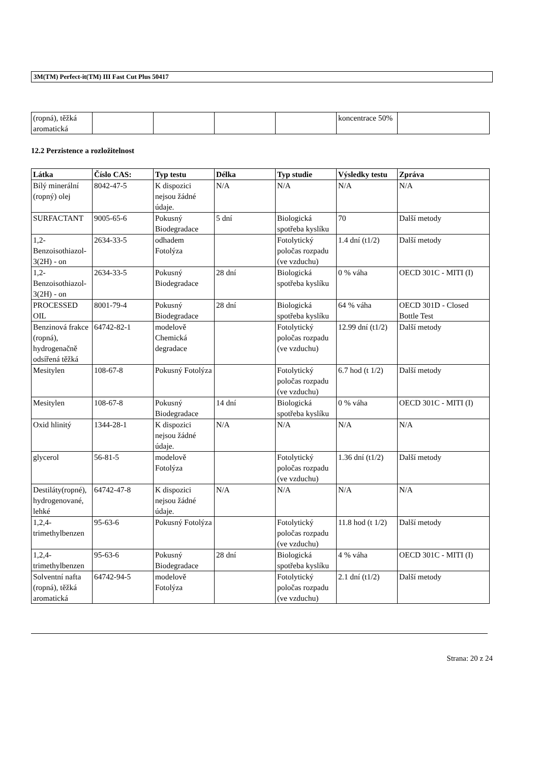3M(TM) Perfect-it(TM) III Fast Cut Plus 50417
| (ropná), těžká aromatická | | | | | koncentrace 50% | |
12.2 Perzistence a rozložitelnost
| Látka | Číslo CAS: | Typ testu | Délka | Typ studie | Výsledky testu | Zpráva |
| --- | --- | --- | --- | --- | --- | --- |
| Bílý minerální (ropný) olej | 8042-47-5 | K dispozici nejsou žádné údaje. | N/A | N/A | N/A | N/A |
| SURFACTANT | 9005-65-6 | Pokusný Biodegradace | 5 dní | Biologická spotřeba kyslíku | 70 | Další metody |
| 1,2-Benzoisothiazol- 3(2H) - on | 2634-33-5 | odhadem Fotolýza | | Fotolytický poločas rozpadu (ve vzduchu) | 1.4 dní (t1/2) | Další metody |
| 1,2-Benzoisothiazol- 3(2H) - on | 2634-33-5 | Pokusný Biodegradace | 28 dní | Biologická spotřeba kyslíku | 0 % váha | OECD 301C - MITI (I) |
| PROCESSED OIL | 8001-79-4 | Pokusný Biodegradace | 28 dní | Biologická spotřeba kyslíku | 64 % váha | OECD 301D - Closed Bottle Test |
| Benzinová frakce (ropná), hydrogenačně odsířená těžká | 64742-82-1 | modelově Chemická degradace | | Fotolytický poločas rozpadu (ve vzduchu) | 12.99 dní (t1/2) | Další metody |
| Mesitylen | 108-67-8 | Pokusný Fotolýza | | Fotolytický poločas rozpadu (ve vzduchu) | 6.7 hod (t 1/2) | Další metody |
| Mesitylen | 108-67-8 | Pokusný Biodegradace | 14 dní | Biologická spotřeba kyslíku | 0 % váha | OECD 301C - MITI (I) |
| Oxid hlinitý | 1344-28-1 | K dispozici nejsou žádné údaje. | N/A | N/A | N/A | N/A |
| glycerol | 56-81-5 | modelově Fotolýza | | Fotolytický poločas rozpadu (ve vzduchu) | 1.36 dní (t1/2) | Další metody |
| Destiláty(ropné), hydrogenované, lehké | 64742-47-8 | K dispozici nejsou žádné údaje. | N/A | N/A | N/A | N/A |
| 1,2,4-trimethylbenzen | 95-63-6 | Pokusný Fotolýza | | Fotolytický poločas rozpadu (ve vzduchu) | 11.8 hod (t 1/2) | Další metody |
| 1,2,4-trimethylbenzen | 95-63-6 | Pokusný Biodegradace | 28 dní | Biologická spotřeba kyslíku | 4 % váha | OECD 301C - MITI (I) |
| Solventní nafta (ropná), těžká aromatická | 64742-94-5 | modelově Fotolýza | | Fotolytický poločas rozpadu (ve vzduchu) | 2.1 dní (t1/2) | Další metody |
Strana: 20 z 24